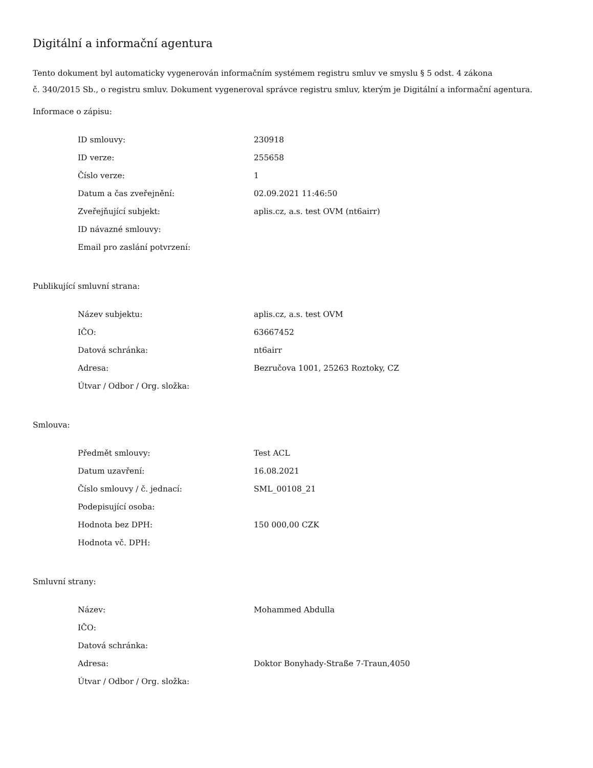Digitální a informační agentura
Tento dokument byl automaticky vygenerován informačním systémem registru smluv ve smyslu § 5 odst. 4 zákona
č. 340/2015 Sb., o registru smluv. Dokument vygeneroval správce registru smluv, kterým je Digitální a informační agentura.
Informace o zápisu:
| ID smlouvy: | 230918 |
| ID verze: | 255658 |
| Číslo verze: | 1 |
| Datum a čas zveřejnění: | 02.09.2021 11:46:50 |
| Zveřejňující subjekt: | aplis.cz, a.s. test OVM (nt6airr) |
| ID návazné smlouvy: | |
| Email pro zaslání potvrzení: | |
Publikující smluvní strana:
| Název subjektu: | aplis.cz, a.s. test OVM |
| IČO: | 63667452 |
| Datová schránka: | nt6airr |
| Adresa: | Bezručova 1001, 25263 Roztoky, CZ |
| Útvar / Odbor / Org. složka: | |
Smlouva:
| Předmět smlouvy: | Test ACL |
| Datum uzavření: | 16.08.2021 |
| Číslo smlouvy / č. jednací: | SML_00108_21 |
| Podepisující osoba: | |
| Hodnota bez DPH: | 150 000,00 CZK |
| Hodnota vč. DPH: | |
Smluvní strany:
| Název: | Mohammed Abdulla |
| IČO: | |
| Datová schránka: | |
| Adresa: | Doktor Bonyhady-Straße 7-Traun,4050 |
| Útvar / Odbor / Org. složka: | |